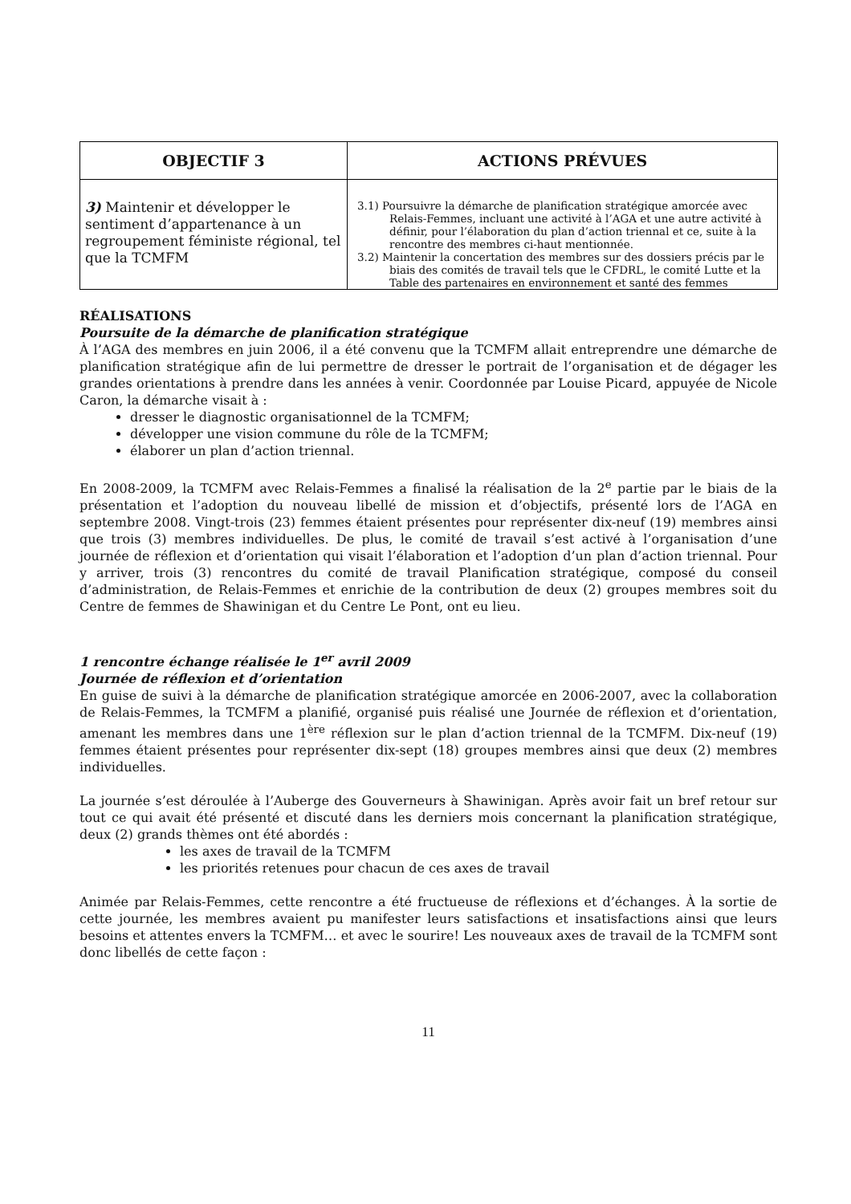| OBJECTIF 3 | ACTIONS PRÉVUES |
| --- | --- |
| 3) Maintenir et développer le sentiment d’appartenance à un regroupement féministe régional, tel que la TCMFM | 3.1) Poursuivre la démarche de planification stratégique amorcée avec Relais-Femmes, incluant une activité à l’AGA et une autre activité à définir, pour l’élaboration du plan d’action triennal et ce, suite à la rencontre des membres ci-haut mentionnée. 3.2) Maintenir la concertation des membres sur des dossiers précis par le biais des comités de travail tels que le CFDRL, le comité Lutte et la Table des partenaires en environnement et santé des femmes |
RÉALISATIONS
Poursuite de la démarche de planification stratégique
À l’AGA des membres en juin 2006, il a été convenu que la TCMFM allait entreprendre une démarche de planification stratégique afin de lui permettre de dresser le portrait de l’organisation et de dégager les grandes orientations à prendre dans les années à venir. Coordonnée par Louise Picard, appuyée de Nicole Caron, la démarche visait à :
dresser le diagnostic organisationnel de la TCMFM;
développer une vision commune du rôle de la TCMFM;
élaborer un plan d’action triennal.
En 2008-2009, la TCMFM avec Relais-Femmes a finalisé la réalisation de la 2<sup>e</sup> partie par le biais de la présentation et l’adoption du nouveau libellé de mission et d’objectifs, présenté lors de l’AGA en septembre 2008. Vingt-trois (23) femmes étaient présentes pour représenter dix-neuf (19) membres ainsi que trois (3) membres individuelles. De plus, le comité de travail s’est activé à l’organisation d’une journée de réflexion et d’orientation qui visait l’élaboration et l’adoption d’un plan d’action triennal. Pour y arriver, trois (3) rencontres du comité de travail Planification stratégique, composé du conseil d’administration, de Relais-Femmes et enrichie de la contribution de deux (2) groupes membres soit du Centre de femmes de Shawinigan et du Centre Le Pont, ont eu lieu.
1 rencontre échange réalisée le 1<sup>er</sup> avril 2009
Journée de réflexion et d’orientation
En guise de suivi à la démarche de planification stratégique amorcée en 2006-2007, avec la collaboration de Relais-Femmes, la TCMFM a planifié, organisé puis réalisé une Journée de réflexion et d’orientation, amenant les membres dans une 1<sup>ère</sup> réflexion sur le plan d’action triennal de la TCMFM. Dix-neuf (19) femmes étaient présentes pour représenter dix-sept (18) groupes membres ainsi que deux (2) membres individuelles.
La journée s’est déroulée à l’Auberge des Gouverneurs à Shawinigan. Après avoir fait un bref retour sur tout ce qui avait été présenté et discuté dans les derniers mois concernant la planification stratégique, deux (2) grands thèmes ont été abordés :
les axes de travail de la TCMFM
les priorités retenues pour chacun de ces axes de travail
Animée par Relais-Femmes, cette rencontre a été fructueuse de réflexions et d’échanges. À la sortie de cette journée, les membres avaient pu manifester leurs satisfactions et insatisfactions ainsi que leurs besoins et attentes envers la TCMFM… et avec le sourire! Les nouveaux axes de travail de la TCMFM sont donc libellés de cette façon :
11